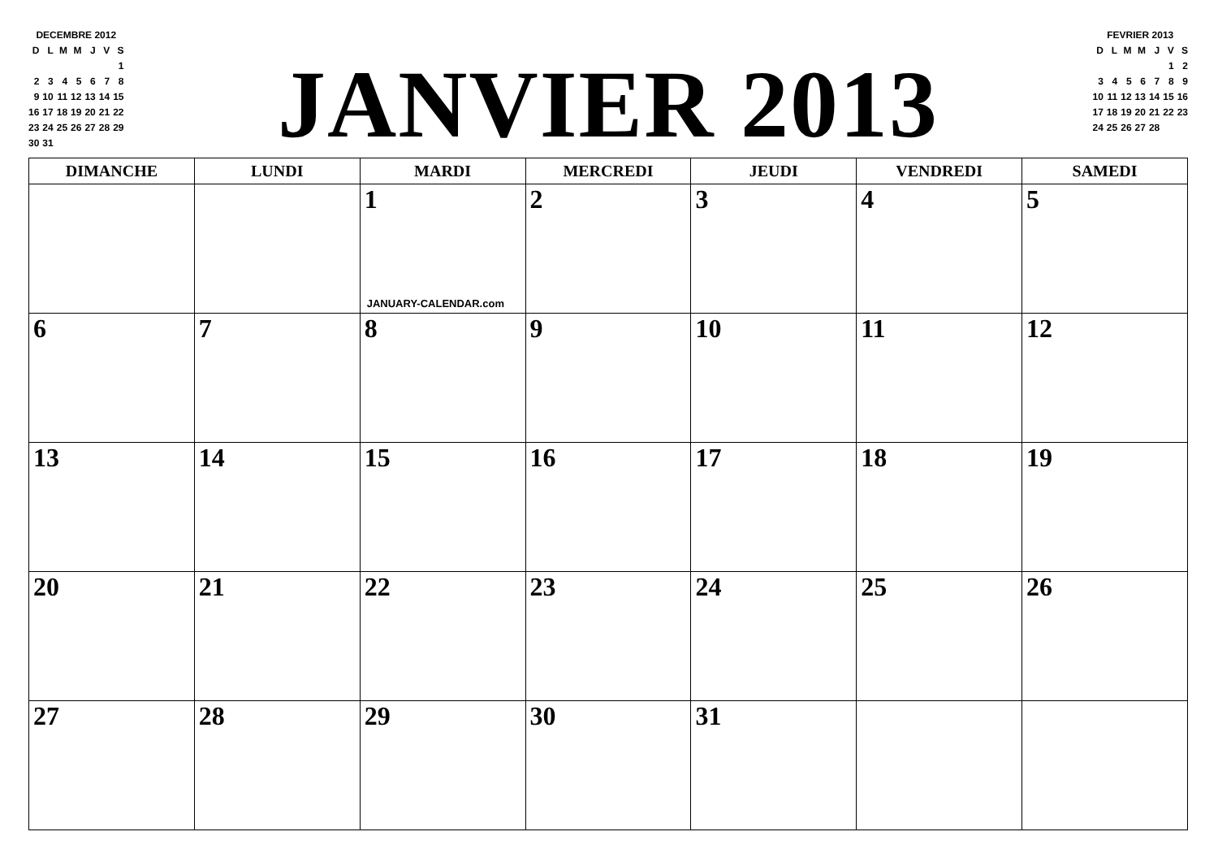DECEMBRE 2012
| D | L | M | M | J | V | S |
| | | | | | | 1 |
| 2 | 3 | 4 | 5 | 6 | 7 | 8 |
| 9 | 10 | 11 | 12 | 13 | 14 | 15 |
| 16 | 17 | 18 | 19 | 20 | 21 | 22 |
| 23 | 24 | 25 | 26 | 27 | 28 | 29 |
| 30 | 31 | | | | | |
JANVIER 2013
FEVRIER 2013
| D | L | M | M | J | V | S |
| | | | | | 1 | 2 |
| 3 | 4 | 5 | 6 | 7 | 8 | 9 |
| 10 | 11 | 12 | 13 | 14 | 15 | 16 |
| 17 | 18 | 19 | 20 | 21 | 22 | 23 |
| 24 | 25 | 26 | 27 | 28 | | |
| DIMANCHE | LUNDI | MARDI | MERCREDI | JEUDI | VENDREDI | SAMEDI |
| --- | --- | --- | --- | --- | --- | --- |
| | | 1 JANUARY-CALENDAR.com | 2 | 3 | 4 | 5 |
| 6 | 7 | 8 | 9 | 10 | 11 | 12 |
| 13 | 14 | 15 | 16 | 17 | 18 | 19 |
| 20 | 21 | 22 | 23 | 24 | 25 | 26 |
| 27 | 28 | 29 | 30 | 31 | | |